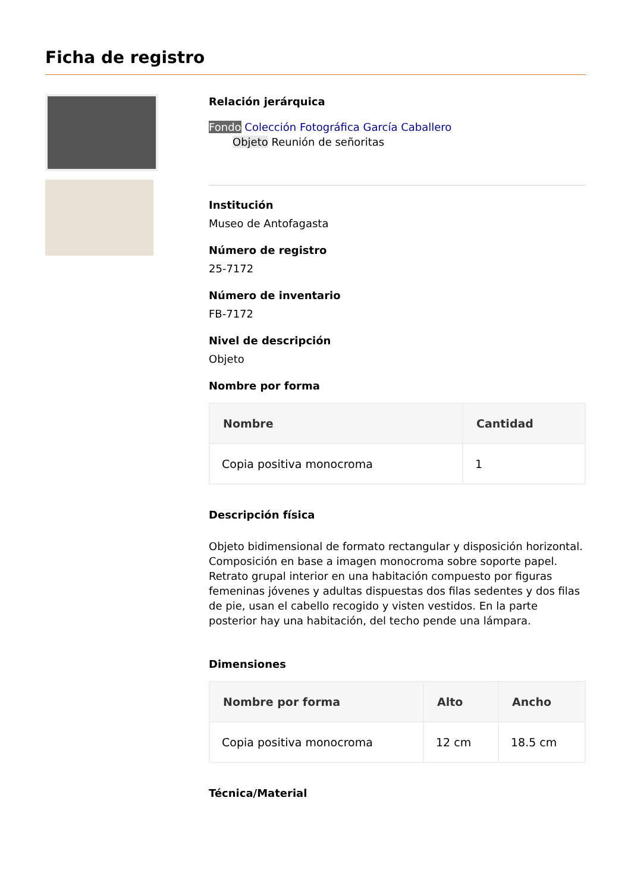Ficha de registro
Relación jerárquica
Fondo Colección Fotográfica García Caballero
Objeto Reunión de señoritas
Institución
Museo de Antofagasta
Número de registro
25-7172
Número de inventario
FB-7172
Nivel de descripción
Objeto
Nombre por forma
| Nombre | Cantidad |
| --- | --- |
| Copia positiva monocroma | 1 |
Descripción física
Objeto bidimensional de formato rectangular y disposición horizontal. Composición en base a imagen monocroma sobre soporte papel. Retrato grupal interior en una habitación compuesto por figuras femeninas jóvenes y adultas dispuestas dos filas sedentes y dos filas de pie, usan el cabello recogido y visten vestidos. En la parte posterior hay una habitación, del techo pende una lámpara.
Dimensiones
| Nombre por forma | Alto | Ancho |
| --- | --- | --- |
| Copia positiva monocroma | 12 cm | 18.5 cm |
Técnica/Material